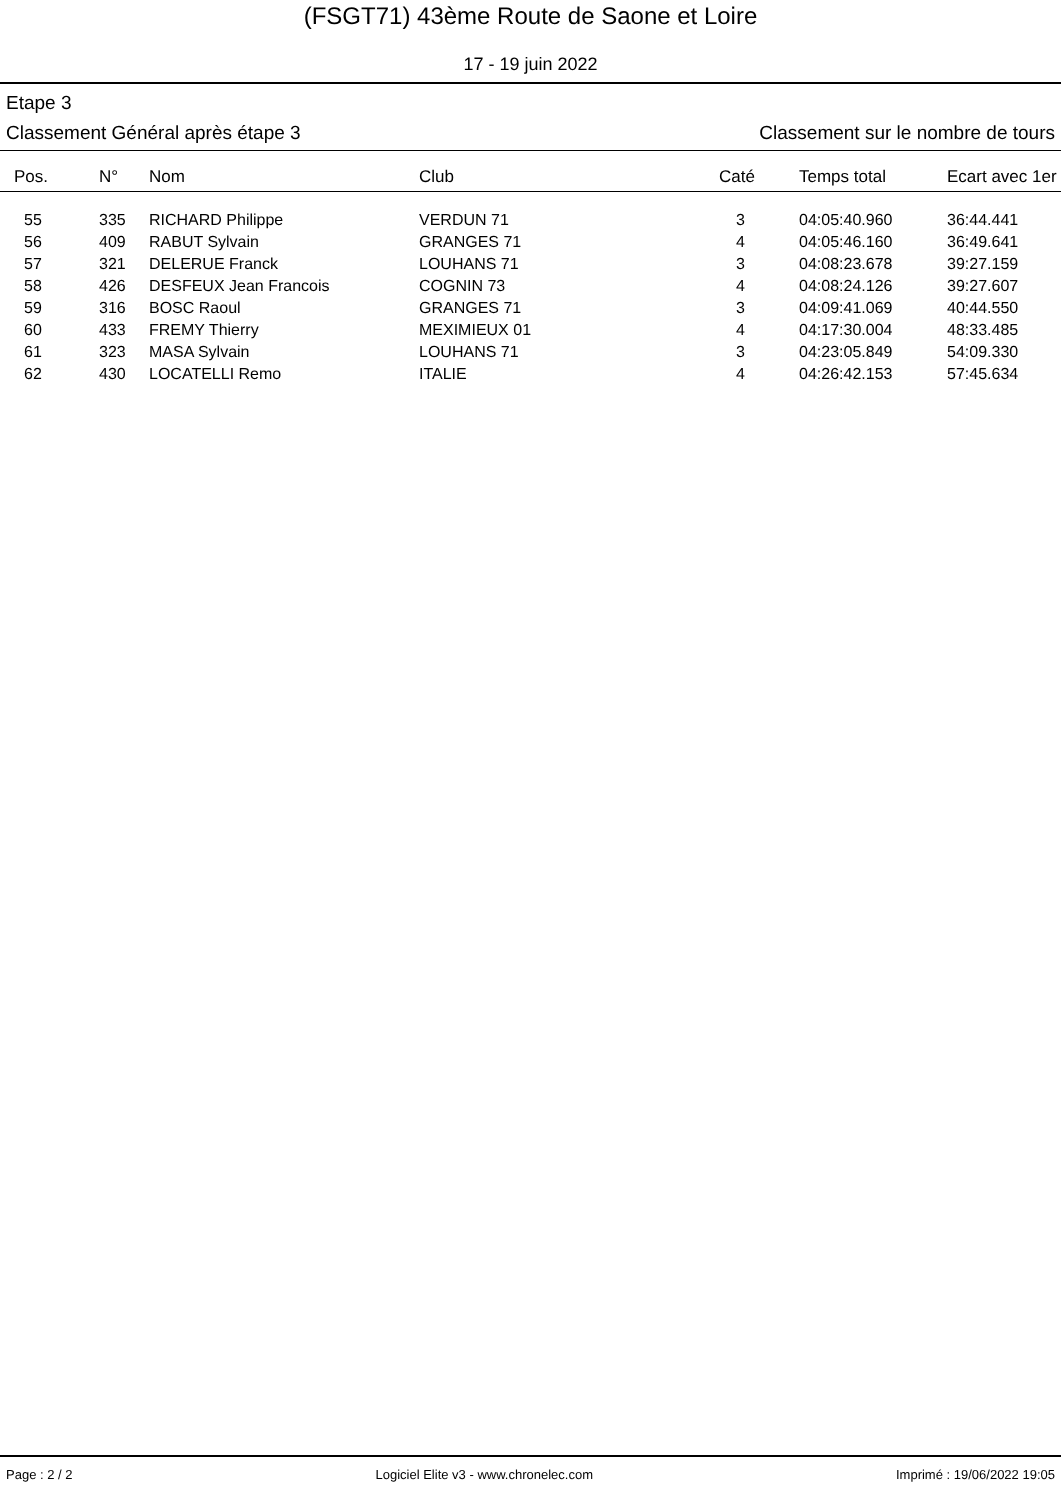(FSGT71) 43ème Route de Saone et Loire
17 - 19 juin 2022
Etape 3
Classement Général après étape 3 Classement sur le nombre de tours
| Pos. | N° | Nom | Club | Caté | Temps total | Ecart avec 1er |
| --- | --- | --- | --- | --- | --- | --- |
| 55 | 335 | RICHARD Philippe | VERDUN 71 | 3 | 04:05:40.960 | 36:44.441 |
| 56 | 409 | RABUT Sylvain | GRANGES 71 | 4 | 04:05:46.160 | 36:49.641 |
| 57 | 321 | DELERUE Franck | LOUHANS 71 | 3 | 04:08:23.678 | 39:27.159 |
| 58 | 426 | DESFEUX Jean Francois | COGNIN 73 | 4 | 04:08:24.126 | 39:27.607 |
| 59 | 316 | BOSC Raoul | GRANGES 71 | 3 | 04:09:41.069 | 40:44.550 |
| 60 | 433 | FREMY Thierry | MEXIMIEUX 01 | 4 | 04:17:30.004 | 48:33.485 |
| 61 | 323 | MASA Sylvain | LOUHANS 71 | 3 | 04:23:05.849 | 54:09.330 |
| 62 | 430 | LOCATELLI Remo | ITALIE | 4 | 04:26:42.153 | 57:45.634 |
Page : 2 / 2 Logiciel Elite v3 - www.chronelec.com Imprimé : 19/06/2022 19:05